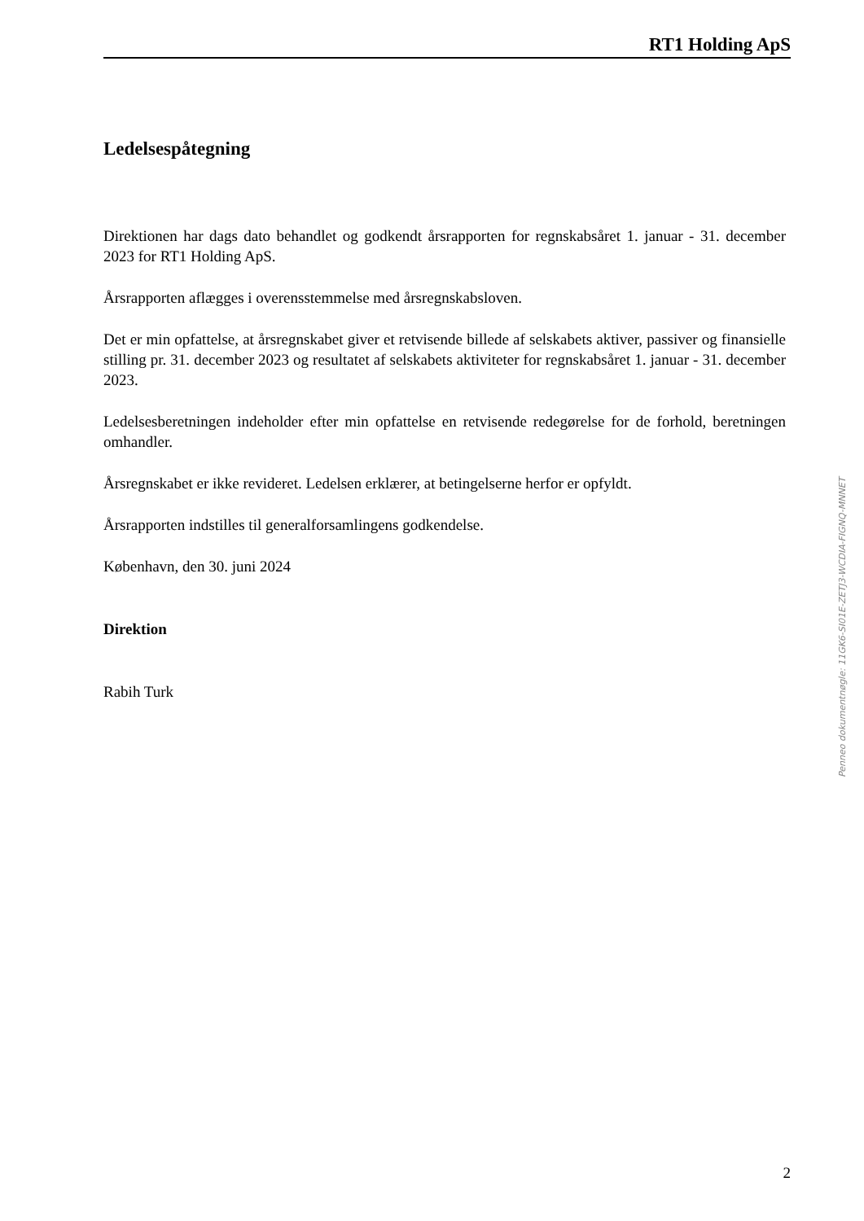RT1 Holding ApS
Ledelsespåtegning
Direktionen har dags dato behandlet og godkendt årsrapporten for regnskabsåret 1. januar - 31. december 2023 for RT1 Holding ApS.
Årsrapporten aflægges i overensstemmelse med årsregnskabsloven.
Det er min opfattelse, at årsregnskabet giver et retvisende billede af selskabets aktiver, passiver og finansielle stilling pr. 31. december 2023 og resultatet af selskabets aktiviteter for regnskabsåret 1. januar - 31. december 2023.
Ledelsesberetningen indeholder efter min opfattelse en retvisende redegørelse for de forhold, beretningen omhandler.
Årsregnskabet er ikke revideret. Ledelsen erklærer, at betingelserne herfor er opfyldt.
Årsrapporten indstilles til generalforsamlingens godkendelse.
København, den 30. juni 2024
Direktion
Rabih Turk
Penneo dokumentnøgle: 11GK6-SI01E-ZETJ3-WCDIA-FIGNQ-MNNET
2